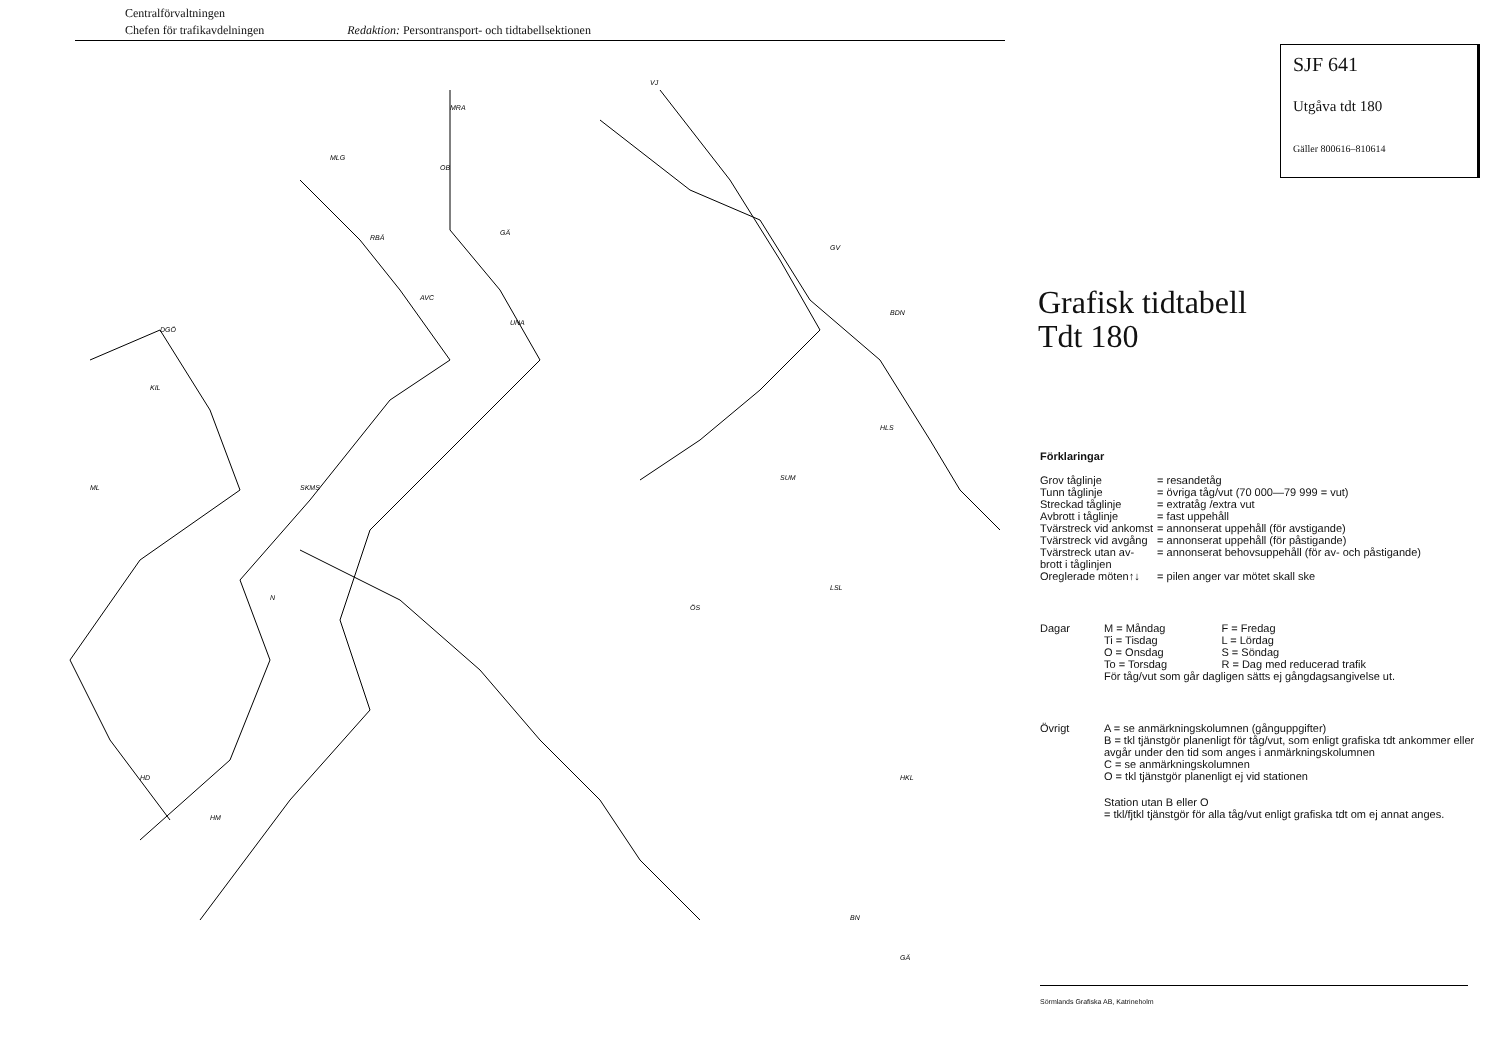Centralförvaltningen
Chefen för trafikavdelningen Redaktion: Persontransport- och tidtabellsektionen
MLG
MRA
OB
GÄ
RBÄ
AVC
UNA
DGÖ
KIL
ML
SKMS
N
HD
HM
VJ
GV
BDN
HLS
SUM
LSL
ÖS
HKL
BN
GÄ
SJF 641
Utgåva tdt 180
Gäller 800616–810614
Grafisk tidtabell
Tdt 180
Förklaringar
| Grov tåglinje | = resandetåg |
| Tunn tåglinje | = övriga tåg/vut (70 000—79 999 = vut) |
| Streckad tåglinje | = extratåg /extra vut |
| Avbrott i tåglinje | = fast uppehåll |
| Tvärstreck vid ankomst | = annonserat uppehåll (för avstigande) |
| Tvärstreck vid avgång | = annonserat uppehåll (för påstigande) |
| Tvärstreck utan av- brott i tåglinjen | = annonserat behovsuppehåll (för av- och påstigande) |
| Oreglerade möten↑↓ | = pilen anger var mötet skall ske |
| Dagar | M = Måndag | F = Fredag |
| | Ti = Tisdag | L = Lördag |
| | O = Onsdag | S = Söndag |
| | To = Torsdag | R = Dag med reducerad trafik |
| | För tåg/vut som går dagligen sätts ej gångdagsangivelse ut. | |
| Övrigt | A = se anmärkningskolumnen (gånguppgifter) |
| | B = tkl tjänstgör planenligt för tåg/vut, som enligt grafiska tdt ankommer eller avgår under den tid som anges i anmärkningskolumnen |
| | C = se anmärkningskolumnen |
| | O = tkl tjänstgör planenligt ej vid stationen |
| | Station utan B eller O = tkl/fjtkl tjänstgör för alla tåg/vut enligt grafiska tdt om ej annat anges. |
Sörmlands Grafiska AB, Katrineholm